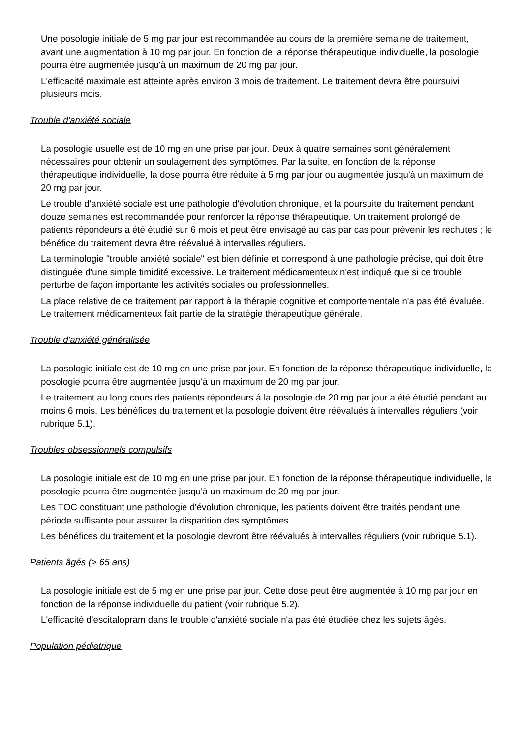Une posologie initiale de 5 mg par jour est recommandée au cours de la première semaine de traitement, avant une augmentation à 10 mg par jour. En fonction de la réponse thérapeutique individuelle, la posologie pourra être augmentée jusqu'à un maximum de 20 mg par jour.
L'efficacité maximale est atteinte après environ 3 mois de traitement. Le traitement devra être poursuivi plusieurs mois.
Trouble d'anxiété sociale
La posologie usuelle est de 10 mg en une prise par jour. Deux à quatre semaines sont généralement nécessaires pour obtenir un soulagement des symptômes. Par la suite, en fonction de la réponse thérapeutique individuelle, la dose pourra être réduite à 5 mg par jour ou augmentée jusqu'à un maximum de 20 mg par jour.
Le trouble d'anxiété sociale est une pathologie d'évolution chronique, et la poursuite du traitement pendant douze semaines est recommandée pour renforcer la réponse thérapeutique. Un traitement prolongé de patients répondeurs a été étudié sur 6 mois et peut être envisagé au cas par cas pour prévenir les rechutes ; le bénéfice du traitement devra être réévalué à intervalles réguliers.
La terminologie "trouble anxiété sociale" est bien définie et correspond à une pathologie précise, qui doit être distinguée d'une simple timidité excessive. Le traitement médicamenteux n'est indiqué que si ce trouble perturbe de façon importante les activités sociales ou professionnelles.
La place relative de ce traitement par rapport à la thérapie cognitive et comportementale n'a pas été évaluée. Le traitement médicamenteux fait partie de la stratégie thérapeutique générale.
Trouble d'anxiété généralisée
La posologie initiale est de 10 mg en une prise par jour. En fonction de la réponse thérapeutique individuelle, la posologie pourra être augmentée jusqu'à un maximum de 20 mg par jour.
Le traitement au long cours des patients répondeurs à la posologie de 20 mg par jour a été étudié pendant au moins 6 mois. Les bénéfices du traitement et la posologie doivent être réévalués à intervalles réguliers (voir rubrique 5.1).
Troubles obsessionnels compulsifs
La posologie initiale est de 10 mg en une prise par jour. En fonction de la réponse thérapeutique individuelle, la posologie pourra être augmentée jusqu'à un maximum de 20 mg par jour.
Les TOC constituant une pathologie d'évolution chronique, les patients doivent être traités pendant une période suffisante pour assurer la disparition des symptômes.
Les bénéfices du traitement et la posologie devront être réévalués à intervalles réguliers (voir rubrique 5.1).
Patients âgés (> 65 ans)
La posologie initiale est de 5 mg en une prise par jour. Cette dose peut être augmentée à 10 mg par jour en fonction de la réponse individuelle du patient (voir rubrique 5.2).
L'efficacité d'escitalopram dans le trouble d'anxiété sociale n'a pas été étudiée chez les sujets âgés.
Population pédiatrique